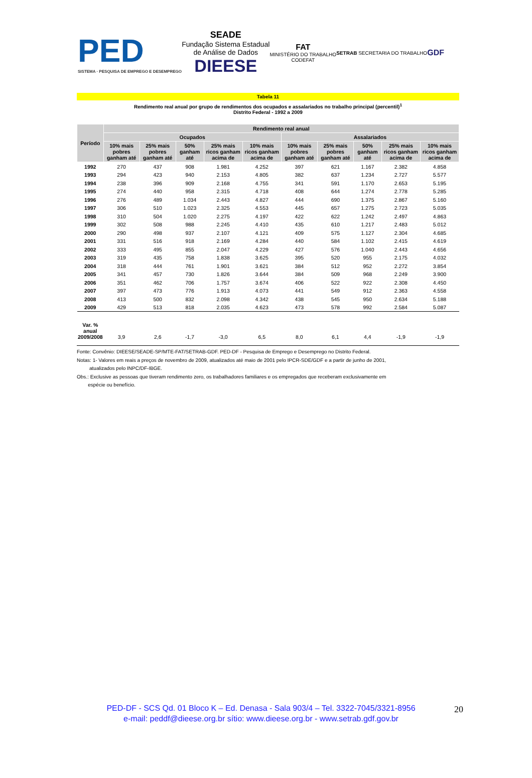PED
SISTEMA · PESQUISA DE EMPREGO E DESEMPREGO
SEADE
Fundação Sistema Estadual
de Análise de Dados
DIEESE
FAT
MINISTÉRIO DO TRABALHO
CODEFAT
SETRAB SECRETARIA DO TRABALHO
GDF
Tabela 11
Rendimento real anual por grupo de rendimentos dos ocupados e assalariados no trabalho principal (percentil)<sup>1</sup>
Distrito Federal - 1992 a 2009
| Período | Rendimento real anual | | | | | | | | | |
| --- | --- | --- | --- | --- | --- | --- | --- | --- | --- | --- |
| | Ocupados | | | | | Assalariados | | | | |
| | 10% mais pobres ganham até | 25% mais pobres ganham até | 50% ganham até | 25% mais ricos ganham acima de | 10% mais ricos ganham acima de | 10% mais pobres ganham até | 25% mais pobres ganham até | 50% ganham até | 25% mais ricos ganham acima de | 10% mais ricos ganham acima de |
| 1992 | 270 | 437 | 908 | 1.981 | 4.252 | 397 | 621 | 1.167 | 2.382 | 4.858 |
| 1993 | 294 | 423 | 940 | 2.153 | 4.805 | 382 | 637 | 1.234 | 2.727 | 5.577 |
| 1994 | 238 | 396 | 909 | 2.168 | 4.755 | 341 | 591 | 1.170 | 2.653 | 5.195 |
| 1995 | 274 | 440 | 958 | 2.315 | 4.718 | 408 | 644 | 1.274 | 2.778 | 5.285 |
| 1996 | 276 | 489 | 1.034 | 2.443 | 4.827 | 444 | 690 | 1.375 | 2.867 | 5.160 |
| 1997 | 306 | 510 | 1.023 | 2.325 | 4.553 | 445 | 657 | 1.275 | 2.723 | 5.035 |
| 1998 | 310 | 504 | 1.020 | 2.275 | 4.197 | 422 | 622 | 1.242 | 2.497 | 4.863 |
| 1999 | 302 | 508 | 988 | 2.245 | 4.410 | 435 | 610 | 1.217 | 2.483 | 5.012 |
| 2000 | 290 | 498 | 937 | 2.107 | 4.121 | 409 | 575 | 1.127 | 2.304 | 4.685 |
| 2001 | 331 | 516 | 918 | 2.169 | 4.284 | 440 | 584 | 1.102 | 2.415 | 4.619 |
| 2002 | 333 | 495 | 855 | 2.047 | 4.229 | 427 | 576 | 1.040 | 2.443 | 4.656 |
| 2003 | 319 | 435 | 758 | 1.838 | 3.625 | 395 | 520 | 955 | 2.175 | 4.032 |
| 2004 | 318 | 444 | 761 | 1.901 | 3.621 | 384 | 512 | 952 | 2.272 | 3.854 |
| 2005 | 341 | 457 | 730 | 1.826 | 3.644 | 384 | 509 | 968 | 2.249 | 3.900 |
| 2006 | 351 | 462 | 706 | 1.757 | 3.674 | 406 | 522 | 922 | 2.308 | 4.450 |
| 2007 | 397 | 473 | 776 | 1.913 | 4.073 | 441 | 549 | 912 | 2.363 | 4.558 |
| 2008 | 413 | 500 | 832 | 2.098 | 4.342 | 438 | 545 | 950 | 2.634 | 5.188 |
| 2009 | 429 | 513 | 818 | 2.035 | 4.623 | 473 | 578 | 992 | 2.584 | 5.087 |
| Var. % anual 2009/2008 | 3,9 | 2,6 | -1,7 | -3,0 | 6,5 | 8,0 | 6,1 | 4,4 | -1,9 | -1,9 |
Fonte: Convênio: DIEESE/SEADE-SP/MTE-FAT/SETRAB-GDF. PED-DF - Pesquisa de Emprego e Desemprego no Distrito Federal.
Notas: 1- Valores em reais a preços de novembro de 2009, atualizados até maio de 2001 pelo IPCR-SDE/GDF e a partir de junho de 2001,
atualizados pelo INPC/DF-IBGE.
Obs.: Exclusive as pessoas que tiveram rendimento zero, os trabalhadores familiares e os empregados que receberam exclusivamente em
espécie ou benefício.
PED-DF - SCS Qd. 01 Bloco K – Ed. Denasa - Sala 903/4 – Tel. 3322-7045/3321-8956
e-mail: peddf@dieese.org.br sítio: www.dieese.org.br - www.setrab.gdf.gov.br
20